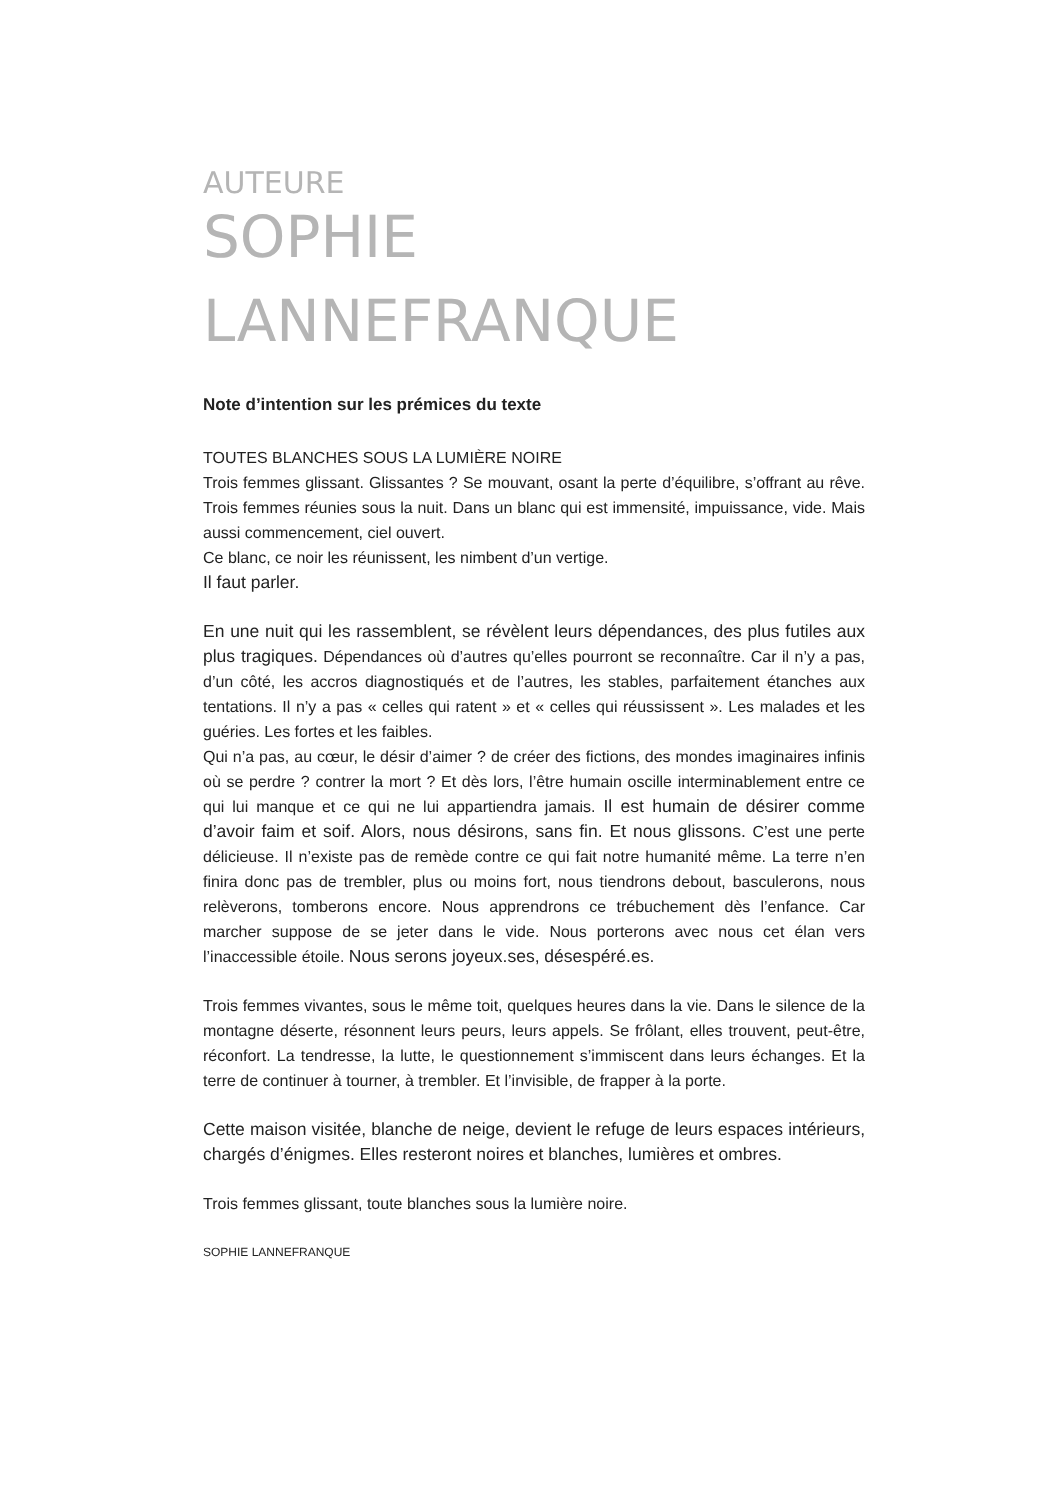AUTEURE
SOPHIE
LANNEFRANQUE
Note d’intention sur les prémices du texte
TOUTES BLANCHES SOUS LA LUMIÈRE NOIRE
Trois femmes glissant. Glissantes ? Se mouvant, osant la perte d’équilibre, s’offrant au rêve. Trois femmes réunies sous la nuit. Dans un blanc qui est immensité, impuissance, vide. Mais aussi commencement, ciel ouvert.
Ce blanc, ce noir les réunissent, les nimbent d’un vertige.
Il faut parler.
En une nuit qui les rassemblent, se révèlent leurs dépendances, des plus futiles aux plus tragiques. Dépendances où d’autres qu’elles pourront se reconnaître. Car il n’y a pas, d’un côté, les accros diagnostiqués et de l’autres, les stables, parfaitement étanches aux tentations. Il n’y a pas « celles qui ratent » et « celles qui réussissent ». Les malades et les guéries. Les fortes et les faibles.
Qui n’a pas, au cœur, le désir d’aimer ? de créer des fictions, des mondes imaginaires infinis où se perdre ? contrer la mort ? Et dès lors, l’être humain oscille interminablement entre ce qui lui manque et ce qui ne lui appartiendra jamais. Il est humain de désirer comme d’avoir faim et soif. Alors, nous désirons, sans fin. Et nous glissons. C’est une perte délicieuse. Il n’existe pas de remède contre ce qui fait notre humanité même. La terre n’en finira donc pas de trembler, plus ou moins fort, nous tiendrons debout, basculerons, nous relèverons, tomberons encore. Nous apprendrons ce trébuchement dès l’enfance. Car marcher suppose de se jeter dans le vide. Nous porterons avec nous cet élan vers l’inaccessible étoile. Nous serons joyeux.ses, désespéré.es.
Trois femmes vivantes, sous le même toit, quelques heures dans la vie. Dans le silence de la montagne déserte, résonnent leurs peurs, leurs appels. Se frôlant, elles trouvent, peut-être, réconfort. La tendresse, la lutte, le questionnement s’immiscent dans leurs échanges. Et la terre de continuer à tourner, à trembler. Et l’invisible, de frapper à la porte.
Cette maison visitée, blanche de neige, devient le refuge de leurs espaces intérieurs, chargés d’énigmes. Elles resteront noires et blanches, lumières et ombres.
Trois femmes glissant, toute blanches sous la lumière noire.
SOPHIE LANNEFRANQUE